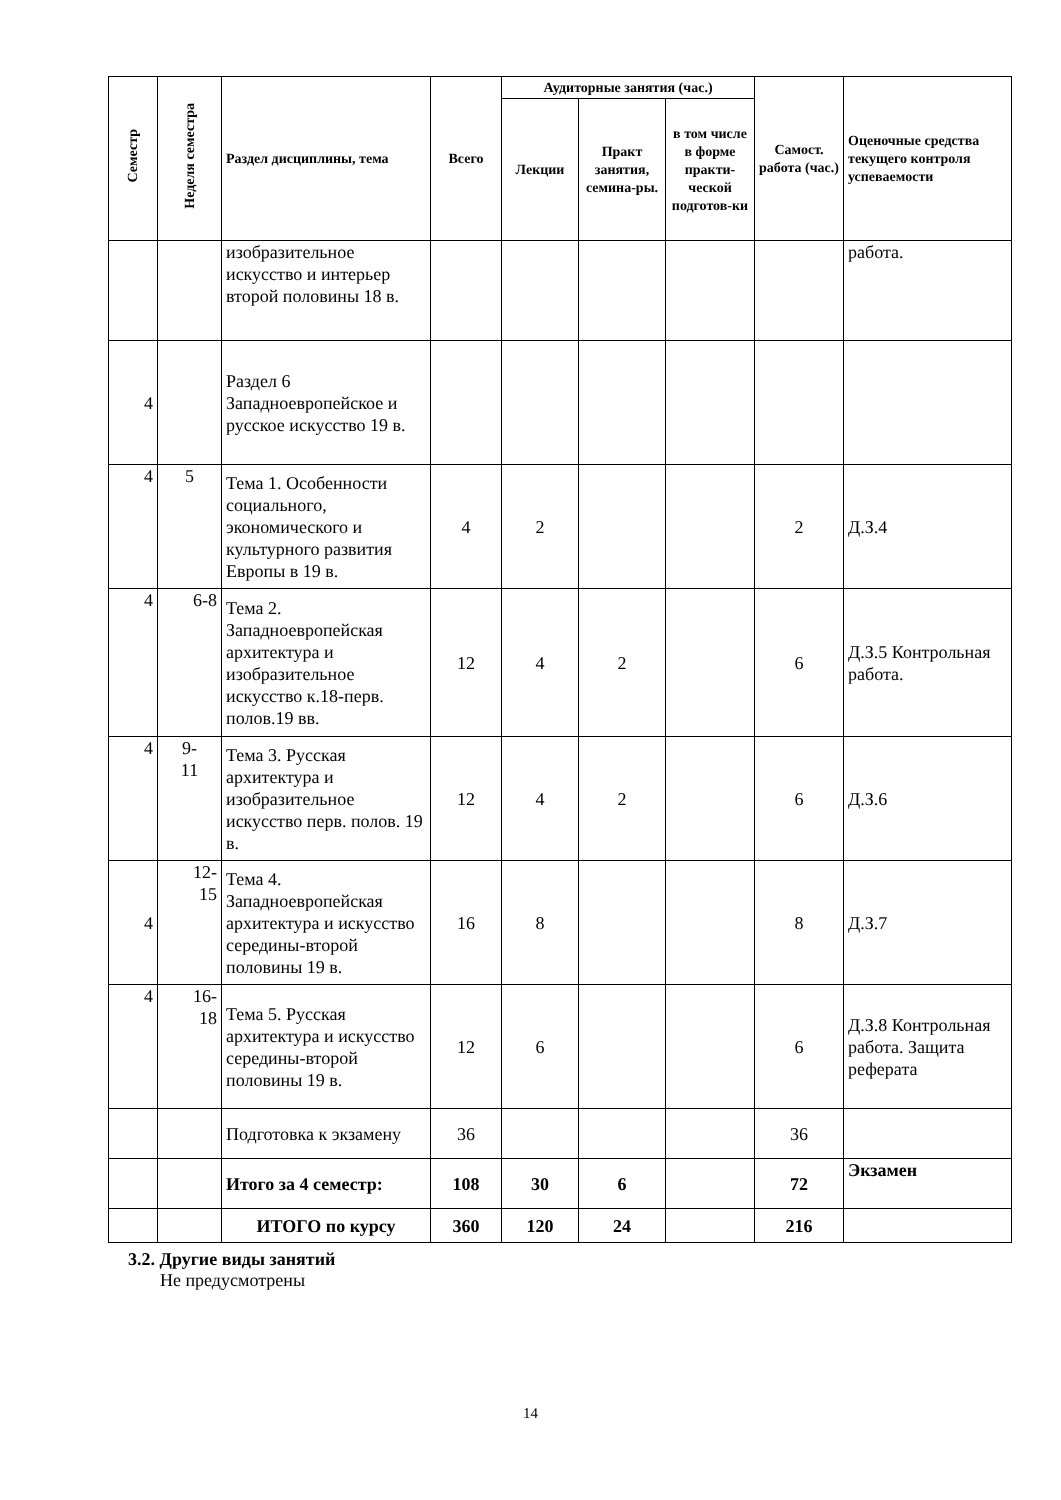| Семестр | Неделя семестра | Раздел дисциплины, тема | Всего | Аудиторные занятия (час.) | | | Самост. работа (час.) | Оценочные средства текущего контроля успеваемости |
| --- | --- | --- | --- | --- | --- | --- | --- | --- |
| | | | | Лекции | Практ занятия, семина-ры. | в том числе в форме практи-ческой подготов-ки | | |
| | | изобразительное искусство и интерьер второй половины 18 в. | | | | | | работа. |
| 4 | | Раздел 6 Западноевропейское и русское искусство 19 в. | | | | | | |
| 4 | 5 | Тема 1. Особенности социального, экономического и культурного развития Европы в 19 в. | 4 | 2 | | | 2 | Д.З.4 |
| 4 | 6-8 | Тема 2. Западноевропейская архитектура и изобразительное искусство к.18-перв. полов.19 вв. | 12 | 4 | 2 | | 6 | Д.З.5 Контрольная работа. |
| 4 | 9- 11 | Тема 3. Русская архитектура и изобразительное искусство перв. полов. 19 в. | 12 | 4 | 2 | | 6 | Д.З.6 |
| 4 | 12- 15 | Тема 4. Западноевропейская архитектура и искусство середины-второй половины 19 в. | 16 | 8 | | | 8 | Д.З.7 |
| 4 | 16- 18 | Тема 5. Русская архитектура и искусство середины-второй половины 19 в. | 12 | 6 | | | 6 | Д.З.8 Контрольная работа. Защита реферата |
| | | Подготовка к экзамену | 36 | | | | 36 | |
| | | Итого за 4 семестр: | 108 | 30 | 6 | | 72 | Экзамен |
| | | ИТОГО по курсу | 360 | 120 | 24 | | 216 | |
3.2. Другие виды занятий
Не предусмотрены
14